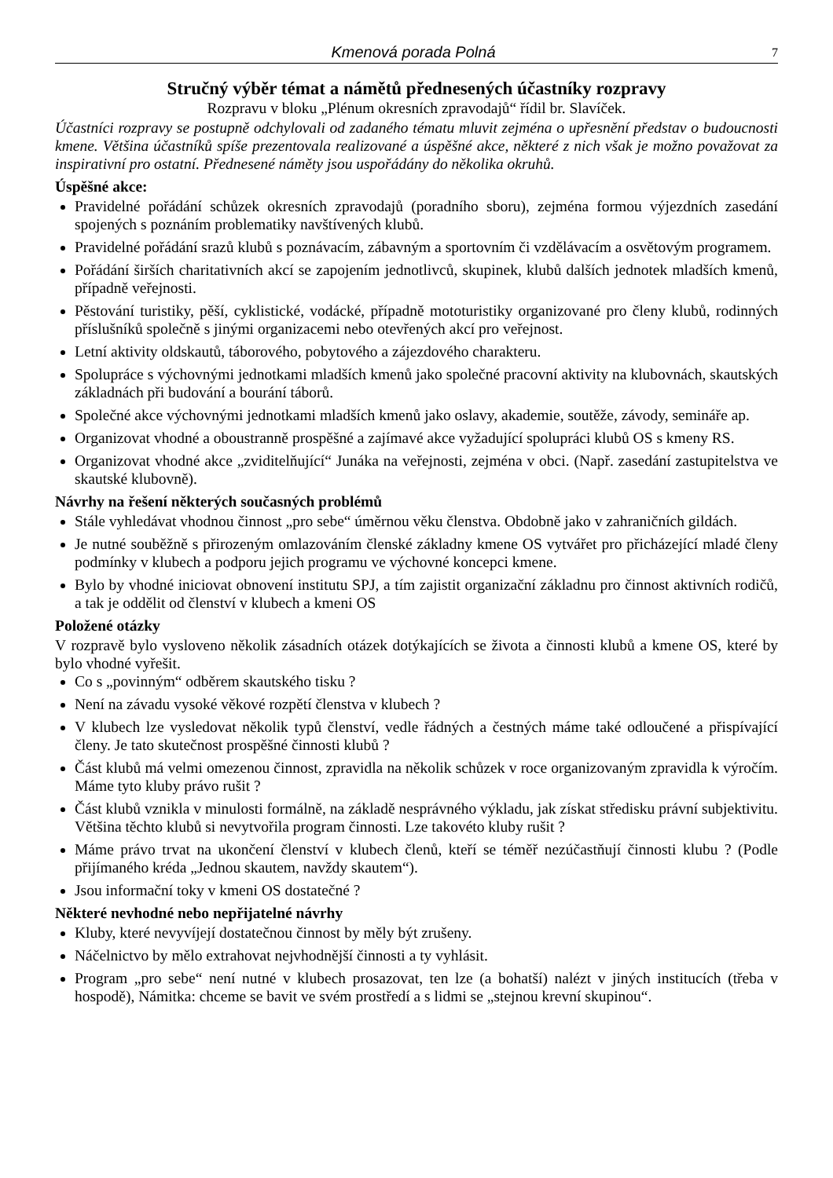Kmenová porada Polná 7
Stručný výběr témat a námětů přednesených účastníky rozpravy
Rozpravu v bloku „Plénum okresních zpravodajů“ řídil br. Slavíček.
Účastníci rozpravy se postupně odchylovali od zadaného tématu mluvit zejména o upřesnění představ o budoucnosti kmene. Většina účastníků spíše prezentovala realizované a úspěšné akce, některé z nich však je možno považovat za inspirativní pro ostatní. Přednesené náměty jsou uspořádány do několika okruhů.
Úspěšné akce:
Pravidelné pořádání schůzek okresních zpravodajů (poradního sboru), zejména formou výjezdních zasedání spojených s poznáním problematiky navštívených klubů.
Pravidelné pořádání srazů klubů s poznávacím, zábavným a sportovním či vzdělávacím a osvětovým programem.
Pořádání širších charitativních akcí se zapojením jednotlivců, skupinek, klubů dalších jednotek mladších kmenů, případně veřejnosti.
Pěstování turistiky, pěší, cyklistické, vodácké, případně mototuristiky organizované pro členy klubů, rodinných příslušníků společně s jinými organizacemi nebo otevřených akcí pro veřejnost.
Letní aktivity oldskautů, táborového, pobytového a zájezdového charakteru.
Spolupráce s výchovnými jednotkami mladších kmenů jako společné pracovní aktivity na klubovnách, skautských základnách při budování a bourání táborů.
Společné akce výchovnými jednotkami mladších kmenů jako oslavy, akademie, soutěže, závody, semináře ap.
Organizovat vhodné a oboustranně prospěšné a zajímavé akce vyžadující spolupráci klubů OS s kmeny RS.
Organizovat vhodné akce „zviditelňující“ Junáka na veřejnosti, zejména v obci. (Např. zasedání zastupitelstva ve skautské klubovně).
Návrhy na řešení některých současných problémů
Stále vyhledávat vhodnou činnost „pro sebe“ úměrnou věku členstva. Obdobně jako v zahraničních gildách.
Je nutné souběžně s přirozeným omlazováním členské základny kmene OS vytvářet pro přicházející mladé členy podmínky v klubech a podporu jejich programu ve výchovné koncepci kmene.
Bylo by vhodné iniciovat obnovení institutu SPJ, a tím zajistit organizační základnu pro činnost aktivních rodičů, a tak je oddělit od členství v klubech a kmeni OS
Položené otázky
V rozpravě bylo vysloveno několik zásadních otázek dotýkajících se života a činnosti klubů a kmene OS, které by bylo vhodné vyřešit.
Co s „povinným“ odběrem skautského tisku ?
Není na závadu vysoké věkové rozpětí členstva v klubech ?
V klubech lze vysledovat několik typů členství, vedle řádných a čestných máme také odloučené a přispívající členy. Je tato skutečnost prospěšné činnosti klubů ?
Část klubů má velmi omezenou činnost, zpravidla na několik schůzek v roce organizovaným zpravidla k výročím. Máme tyto kluby právo rušit ?
Část klubů vznikla v minulosti formálně, na základě nesprávného výkladu, jak získat středisku právní subjektivitu. Většina těchto klubů si nevytvořila program činnosti. Lze takovéto kluby rušit ?
Máme právo trvat na ukončení členství v klubech členů, kteří se téměř nezúčastňují činnosti klubu ? (Podle přijímaného kréda „Jednou skautem, navždy skautem“).
Jsou informační toky v kmeni OS dostatečné ?
Některé nevhodné nebo nepřijatelné návrhy
Kluby, které nevyvíjejí dostatečnou činnost by měly být zrušeny.
Náčelnictvo by mělo extrahovat nejvhodnější činnosti a ty vyhlásit.
Program „pro sebe“ není nutné v klubech prosazovat, ten lze (a bohatší) nalézt v jiných institucích (třeba v hospodě), Námitka: chceme se bavit ve svém prostředí a s lidmi se „stejnou krevní skupinou“.